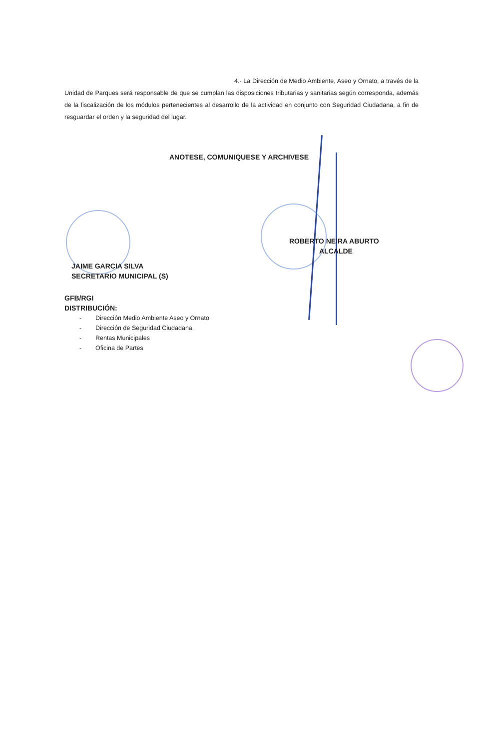4.- La Dirección de Medio Ambiente, Aseo y Ornato, a través de la Unidad de Parques será responsable de que se cumplan las disposiciones tributarias y sanitarias según corresponda, además de la fiscalización de los módulos pertenecientes al desarrollo de la actividad en conjunto con Seguridad Ciudadana, a fin de resguardar el orden y la seguridad del lugar.
ANOTESE, COMUNIQUESE Y ARCHIVESE
ROBERTO NEIRA ABURTO
ALCALDE
JAIME GARCIA SILVA
SECRETARIO MUNICIPAL (S)
GFB/RGI
DISTRIBUCIÓN:
- Dirección Medio Ambiente Aseo y Ornato
- Dirección de Seguridad Ciudadana
- Rentas Municipales
- Oficina de Partes